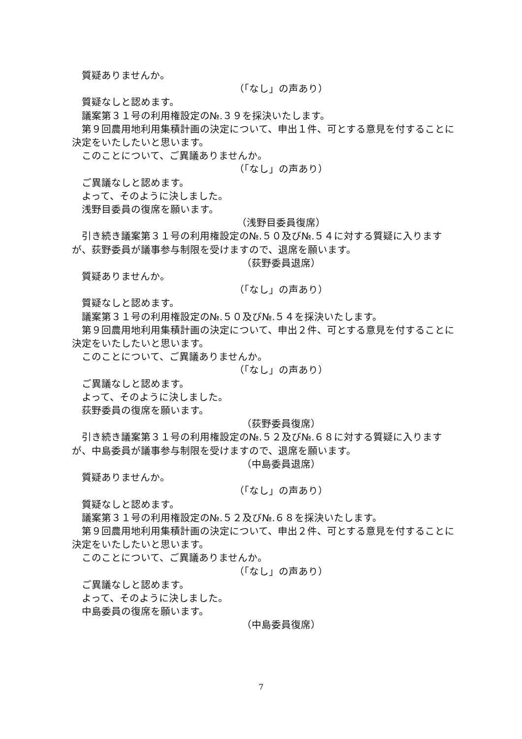質疑ありませんか。
（「なし」の声あり）
質疑なしと認めます。
議案第３１号の利用権設定の№.３９を採決いたします。
第９回農用地利用集積計画の決定について、申出１件、可とする意見を付することに決定をいたしたいと思います。
このことについて、ご異議ありませんか。
（「なし」の声あり）
ご異議なしと認めます。
よって、そのように決しました。
浅野目委員の復席を願います。
（浅野目委員復席）
引き続き議案第３１号の利用権設定の№.５０及び№.５４に対する質疑に入りますが、荻野委員が議事参与制限を受けますので、退席を願います。
（荻野委員退席）
質疑ありませんか。
（「なし」の声あり）
質疑なしと認めます。
議案第３１号の利用権設定の№.５０及び№.５４を採決いたします。
第９回農用地利用集積計画の決定について、申出２件、可とする意見を付することに決定をいたしたいと思います。
このことについて、ご異議ありませんか。
（「なし」の声あり）
ご異議なしと認めます。
よって、そのように決しました。
荻野委員の復席を願います。
（荻野委員復席）
引き続き議案第３１号の利用権設定の№.５２及び№.６８に対する質疑に入りますが、中島委員が議事参与制限を受けますので、退席を願います。
（中島委員退席）
質疑ありませんか。
（「なし」の声あり）
質疑なしと認めます。
議案第３１号の利用権設定の№.５２及び№.６８を採決いたします。
第９回農用地利用集積計画の決定について、申出２件、可とする意見を付することに決定をいたしたいと思います。
このことについて、ご異議ありませんか。
（「なし」の声あり）
ご異議なしと認めます。
よって、そのように決しました。
中島委員の復席を願います。
（中島委員復席）
7